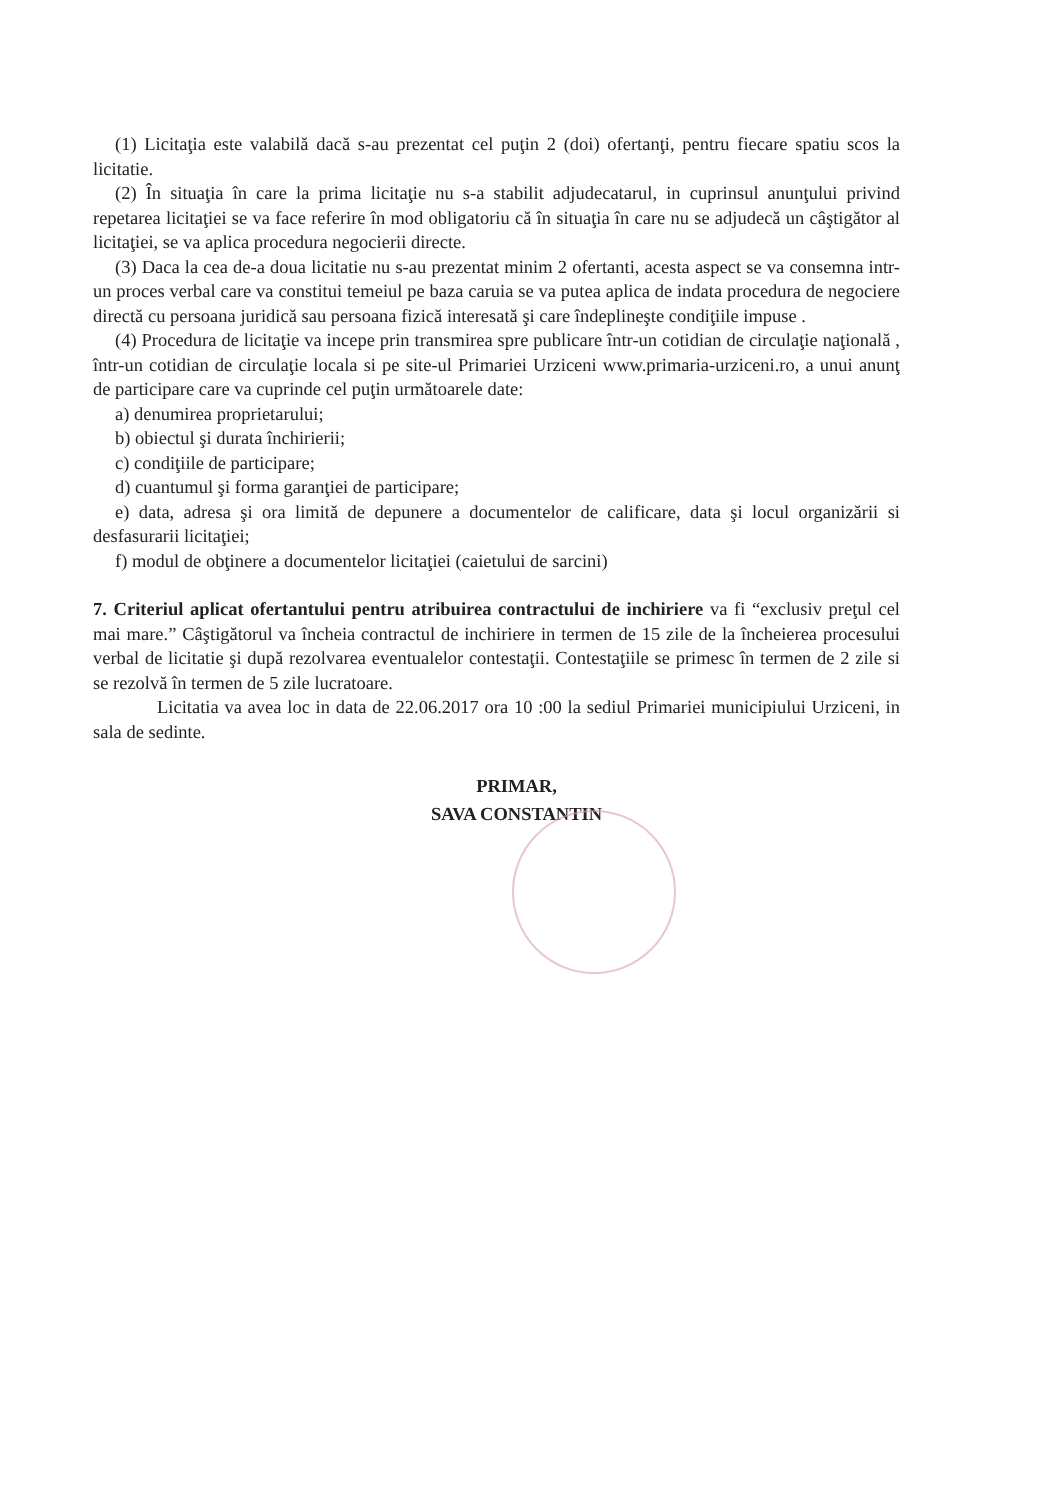(1) Licitaţia este valabilă dacă s-au prezentat cel puţin 2 (doi) ofertanţi, pentru fiecare spatiu scos la licitatie.
(2) În situaţia în care la prima licitaţie nu s-a stabilit adjudecatarul, in cuprinsul anunţului privind repetarea licitaţiei se va face referire în mod obligatoriu că în situaţia în care nu se adjudecă un câştigător al licitaţiei, se va aplica procedura negocierii directe.
(3) Daca la cea de-a doua licitatie nu s-au prezentat minim 2 ofertanti, acesta aspect se va consemna intr-un proces verbal care va constitui temeiul pe baza caruia se va putea aplica de indata procedura de negociere directă cu persoana juridică sau persoana fizică interesată şi care îndeplineşte condiţiile impuse .
(4) Procedura de licitaţie va incepe prin transmirea spre publicare într-un cotidian de circulaţie naţională , într-un cotidian de circulaţie locala si pe site-ul Primariei Urziceni www.primaria-urziceni.ro, a unui anunţ de participare care va cuprinde cel puţin următoarele date:
a) denumirea proprietarului;
b) obiectul şi durata închirierii;
c) condiţiile de participare;
d) cuantumul şi forma garanţiei de participare;
e) data, adresa şi ora limită de depunere a documentelor de calificare, data şi locul organizării si desfasurarii licitaţiei;
f) modul de obţinere a documentelor licitaţiei (caietului de sarcini)
7. Criteriul aplicat ofertantului pentru atribuirea contractului de inchiriere va fi “exclusiv preţul cel mai mare.” Câştigătorul va încheia contractul de inchiriere in termen de 15 zile de la încheierea procesului verbal de licitatie şi după rezolvarea eventualelor contestaţii. Contestaţiile se primesc în termen de 2 zile si se rezolvă în termen de 5 zile lucratoare.
Licitatia va avea loc in data de 22.06.2017 ora 10 :00 la sediul Primariei municipiului Urziceni, in sala de sedinte.
PRIMAR,
SAVA CONSTANTIN